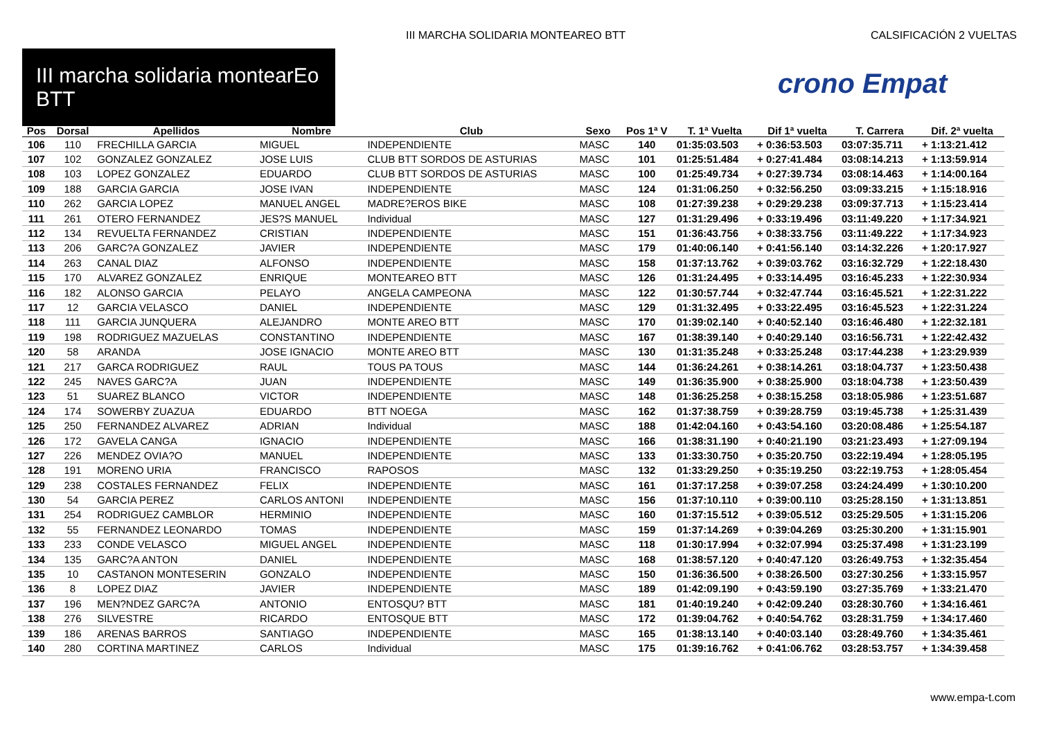III MARCHA SOLIDARIA MONTEAREO BTT CALSIFICACIÓN 2 VUELTAS
III marcha solidaria montearEo BTT
crono Empat
| Pos | Dorsal | Apellidos | Nombre | Club | Sexo | Pos 1ª V | T. 1ª Vuelta | Dif 1ª vuelta | T. Carrera | Dif. 2ª vuelta |
| --- | --- | --- | --- | --- | --- | --- | --- | --- | --- | --- |
| 106 | 110 | FRECHILLA GARCIA | MIGUEL | INDEPENDIENTE | MASC | 140 | 01:35:03.503 | + 0:36:53.503 | 03:07:35.711 | + 1:13:21.412 |
| 107 | 102 | GONZALEZ GONZALEZ | JOSE LUIS | CLUB BTT SORDOS DE ASTURIAS | MASC | 101 | 01:25:51.484 | + 0:27:41.484 | 03:08:14.213 | + 1:13:59.914 |
| 108 | 103 | LOPEZ GONZALEZ | EDUARDO | CLUB BTT SORDOS DE ASTURIAS | MASC | 100 | 01:25:49.734 | + 0:27:39.734 | 03:08:14.463 | + 1:14:00.164 |
| 109 | 188 | GARCIA GARCIA | JOSE IVAN | INDEPENDIENTE | MASC | 124 | 01:31:06.250 | + 0:32:56.250 | 03:09:33.215 | + 1:15:18.916 |
| 110 | 262 | GARCIA LOPEZ | MANUEL ANGEL | MADRE?EROS BIKE | MASC | 108 | 01:27:39.238 | + 0:29:29.238 | 03:09:37.713 | + 1:15:23.414 |
| 111 | 261 | OTERO FERNANDEZ | JES?S MANUEL | Individual | MASC | 127 | 01:31:29.496 | + 0:33:19.496 | 03:11:49.220 | + 1:17:34.921 |
| 112 | 134 | REVUELTA FERNANDEZ | CRISTIAN | INDEPENDIENTE | MASC | 151 | 01:36:43.756 | + 0:38:33.756 | 03:11:49.222 | + 1:17:34.923 |
| 113 | 206 | GARC?A GONZALEZ | JAVIER | INDEPENDIENTE | MASC | 179 | 01:40:06.140 | + 0:41:56.140 | 03:14:32.226 | + 1:20:17.927 |
| 114 | 263 | CANAL DIAZ | ALFONSO | INDEPENDIENTE | MASC | 158 | 01:37:13.762 | + 0:39:03.762 | 03:16:32.729 | + 1:22:18.430 |
| 115 | 170 | ALVAREZ GONZALEZ | ENRIQUE | MONTEAREO BTT | MASC | 126 | 01:31:24.495 | + 0:33:14.495 | 03:16:45.233 | + 1:22:30.934 |
| 116 | 182 | ALONSO GARCIA | PELAYO | ANGELA CAMPEONA | MASC | 122 | 01:30:57.744 | + 0:32:47.744 | 03:16:45.521 | + 1:22:31.222 |
| 117 | 12 | GARCIA VELASCO | DANIEL | INDEPENDIENTE | MASC | 129 | 01:31:32.495 | + 0:33:22.495 | 03:16:45.523 | + 1:22:31.224 |
| 118 | 111 | GARCIA JUNQUERA | ALEJANDRO | MONTE AREO BTT | MASC | 170 | 01:39:02.140 | + 0:40:52.140 | 03:16:46.480 | + 1:22:32.181 |
| 119 | 198 | RODRIGUEZ MAZUELAS | CONSTANTINO | INDEPENDIENTE | MASC | 167 | 01:38:39.140 | + 0:40:29.140 | 03:16:56.731 | + 1:22:42.432 |
| 120 | 58 | ARANDA | JOSE IGNACIO | MONTE AREO BTT | MASC | 130 | 01:31:35.248 | + 0:33:25.248 | 03:17:44.238 | + 1:23:29.939 |
| 121 | 217 | GARCA RODRIGUEZ | RAUL | TOUS PA TOUS | MASC | 144 | 01:36:24.261 | + 0:38:14.261 | 03:18:04.737 | + 1:23:50.438 |
| 122 | 245 | NAVES GARC?A | JUAN | INDEPENDIENTE | MASC | 149 | 01:36:35.900 | + 0:38:25.900 | 03:18:04.738 | + 1:23:50.439 |
| 123 | 51 | SUAREZ BLANCO | VICTOR | INDEPENDIENTE | MASC | 148 | 01:36:25.258 | + 0:38:15.258 | 03:18:05.986 | + 1:23:51.687 |
| 124 | 174 | SOWERBY ZUAZUA | EDUARDO | BTT NOEGA | MASC | 162 | 01:37:38.759 | + 0:39:28.759 | 03:19:45.738 | + 1:25:31.439 |
| 125 | 250 | FERNANDEZ ALVAREZ | ADRIAN | Individual | MASC | 188 | 01:42:04.160 | + 0:43:54.160 | 03:20:08.486 | + 1:25:54.187 |
| 126 | 172 | GAVELA CANGA | IGNACIO | INDEPENDIENTE | MASC | 166 | 01:38:31.190 | + 0:40:21.190 | 03:21:23.493 | + 1:27:09.194 |
| 127 | 226 | MENDEZ OVIA?O | MANUEL | INDEPENDIENTE | MASC | 133 | 01:33:30.750 | + 0:35:20.750 | 03:22:19.494 | + 1:28:05.195 |
| 128 | 191 | MORENO URIA | FRANCISCO | RAPOSOS | MASC | 132 | 01:33:29.250 | + 0:35:19.250 | 03:22:19.753 | + 1:28:05.454 |
| 129 | 238 | COSTALES FERNANDEZ | FELIX | INDEPENDIENTE | MASC | 161 | 01:37:17.258 | + 0:39:07.258 | 03:24:24.499 | + 1:30:10.200 |
| 130 | 54 | GARCIA PEREZ | CARLOS ANTONI | INDEPENDIENTE | MASC | 156 | 01:37:10.110 | + 0:39:00.110 | 03:25:28.150 | + 1:31:13.851 |
| 131 | 254 | RODRIGUEZ CAMBLOR | HERMINIO | INDEPENDIENTE | MASC | 160 | 01:37:15.512 | + 0:39:05.512 | 03:25:29.505 | + 1:31:15.206 |
| 132 | 55 | FERNANDEZ LEONARDO | TOMAS | INDEPENDIENTE | MASC | 159 | 01:37:14.269 | + 0:39:04.269 | 03:25:30.200 | + 1:31:15.901 |
| 133 | 233 | CONDE VELASCO | MIGUEL ANGEL | INDEPENDIENTE | MASC | 118 | 01:30:17.994 | + 0:32:07.994 | 03:25:37.498 | + 1:31:23.199 |
| 134 | 135 | GARC?A ANTON | DANIEL | INDEPENDIENTE | MASC | 168 | 01:38:57.120 | + 0:40:47.120 | 03:26:49.753 | + 1:32:35.454 |
| 135 | 10 | CASTANON MONTESERIN | GONZALO | INDEPENDIENTE | MASC | 150 | 01:36:36.500 | + 0:38:26.500 | 03:27:30.256 | + 1:33:15.957 |
| 136 | 8 | LOPEZ DIAZ | JAVIER | INDEPENDIENTE | MASC | 189 | 01:42:09.190 | + 0:43:59.190 | 03:27:35.769 | + 1:33:21.470 |
| 137 | 196 | MEN?NDEZ GARC?A | ANTONIO | ENTOSQU? BTT | MASC | 181 | 01:40:19.240 | + 0:42:09.240 | 03:28:30.760 | + 1:34:16.461 |
| 138 | 276 | SILVESTRE | RICARDO | ENTOSQUE BTT | MASC | 172 | 01:39:04.762 | + 0:40:54.762 | 03:28:31.759 | + 1:34:17.460 |
| 139 | 186 | ARENAS BARROS | SANTIAGO | INDEPENDIENTE | MASC | 165 | 01:38:13.140 | + 0:40:03.140 | 03:28:49.760 | + 1:34:35.461 |
| 140 | 280 | CORTINA MARTINEZ | CARLOS | Individual | MASC | 175 | 01:39:16.762 | + 0:41:06.762 | 03:28:53.757 | + 1:34:39.458 |
www.empa-t.com